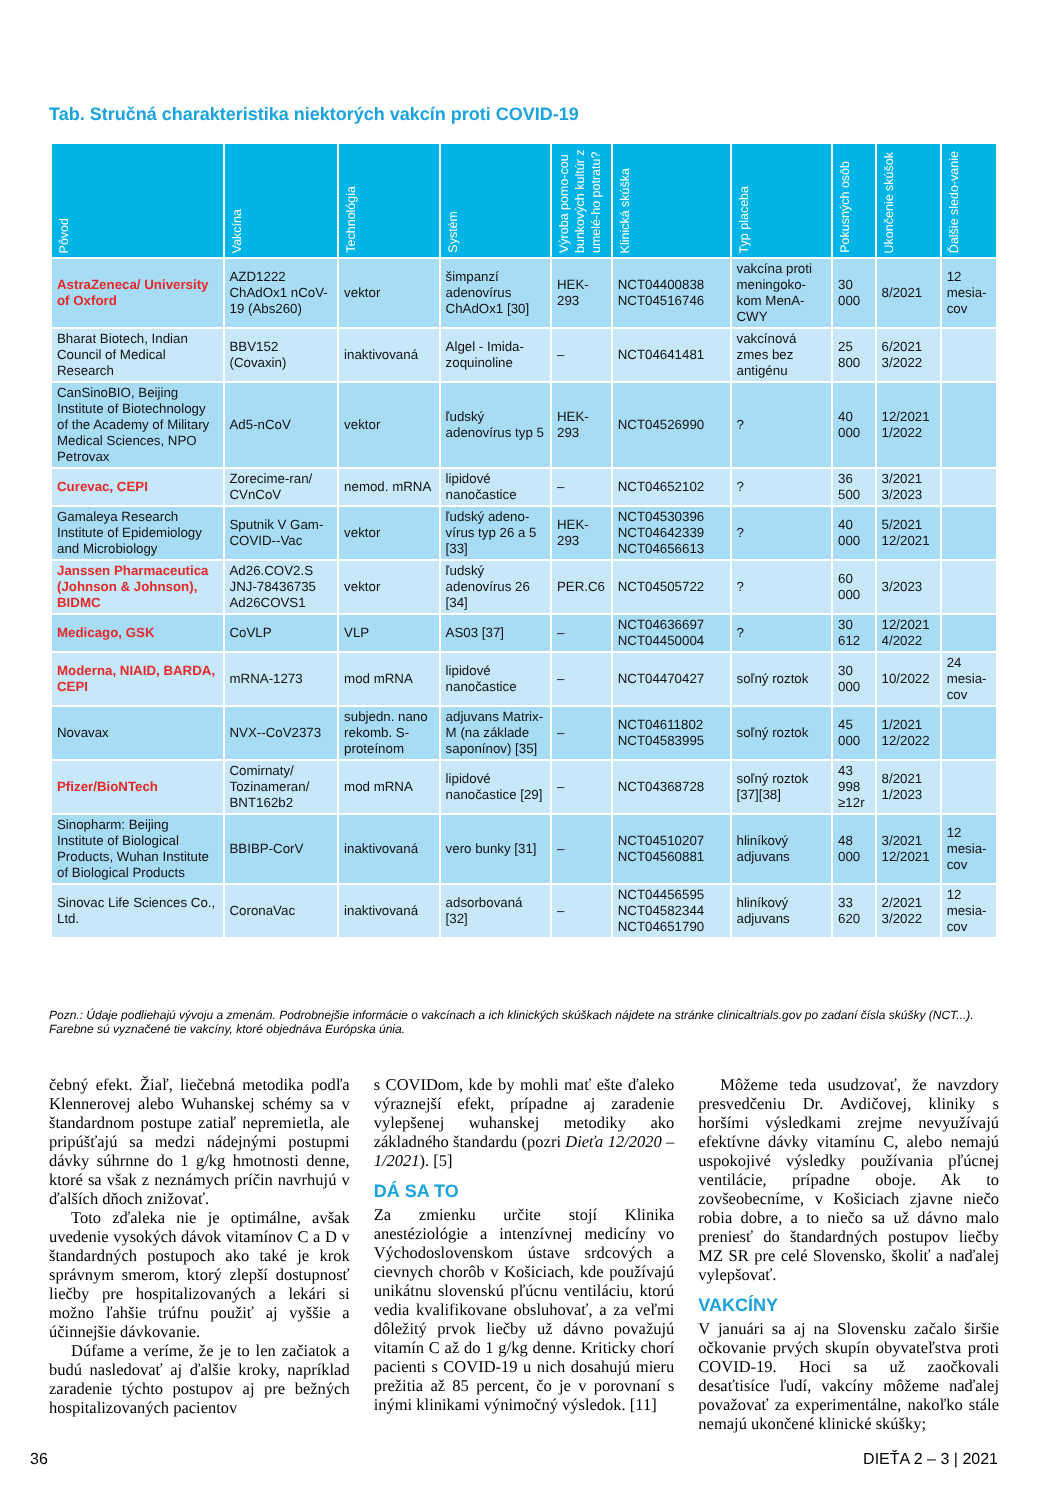Tab. Stručná charakteristika niektorých vakcín proti COVID-19
| Pôvod | Vakcína | Technológia | Systém | Výroba pomo-cou bunkových kultúr z umelé-ho potratu? | Klinická skúška | Typ placeba | Pokusných osôb | Ukončenie skúšok | Ďalšie sledo-vanie |
| --- | --- | --- | --- | --- | --- | --- | --- | --- | --- |
| AstraZeneca/ University of Oxford | AZD1222 ChAdOx1 nCoV-19 (Abs260) | vektor | šimpanzí adenovírus ChAdOx1 [30] | HEK-293 | NCT04400838 NCT04516746 | vakcína proti meningoko-kom MenA-CWY | 30 000 | 8/2021 | 12 mesia-cov |
| Bharat Biotech, Indian Council of Medical Research | BBV152 (Covaxin) | inaktivovaná | Algel - Imida-zoquinoline | – | NCT04641481 | vakcínová zmes bez antigénu | 25 800 | 6/2021 3/2022 | |
| CanSinoBIO, Beijing Institute of Biotechnology of the Academy of Military Medical Sciences, NPO Petrovax | Ad5-nCoV | vektor | ľudský adenovírus typ 5 | HEK-293 | NCT04526990 | ? | 40 000 | 12/2021 1/2022 | |
| Curevac, CEPI | Zorecime-ran/ CVnCoV | nemod. mRNA | lipidové nanočastice | – | NCT04652102 | ? | 36 500 | 3/2021 3/2023 | |
| Gamaleya Research Institute of Epidemiology and Microbiology | Sputnik V Gam-COVID--Vac | vektor | ľudský adeno-vírus typ 26 a 5 [33] | HEK-293 | NCT04530396 NCT04642339 NCT04656613 | ? | 40 000 | 5/2021 12/2021 | |
| Janssen Pharmaceutica (Johnson & Johnson), BIDMC | Ad26.COV2.S JNJ-78436735 Ad26COVS1 | vektor | ľudský adenovírus 26 [34] | PER.C6 | NCT04505722 | ? | 60 000 | 3/2023 | |
| Medicago, GSK | CoVLP | VLP | AS03 [37] | – | NCT04636697 NCT04450004 | ? | 30 612 | 12/2021 4/2022 | |
| Moderna, NIAID, BARDA, CEPI | mRNA-1273 | mod mRNA | lipidové nanočastice | – | NCT04470427 | soľný roztok | 30 000 | 10/2022 | 24 mesia-cov |
| Novavax | NVX--CoV2373 | subjedn. nano rekomb. S-proteínom | adjuvans Matrix-M (na základe saponínov) [35] | – | NCT04611802 NCT04583995 | soľný roztok | 45 000 | 1/2021 12/2022 | |
| Pfizer/BioNTech | Comirnaty/ Tozinameran/ BNT162b2 | mod mRNA | lipidové nanočastice [29] | – | NCT04368728 | soľný roztok [37][38] | 43 998 ≥12r | 8/2021 1/2023 | |
| Sinopharm: Beijing Institute of Biological Products, Wuhan Institute of Biological Products | BBIBP-CorV | inaktivovaná | vero bunky [31] | – | NCT04510207 NCT04560881 | hliníkový adjuvans | 48 000 | 3/2021 12/2021 | 12 mesia-cov |
| Sinovac Life Sciences Co., Ltd. | CoronaVac | inaktivovaná | adsorbovaná [32] | – | NCT04456595 NCT04582344 NCT04651790 | hliníkový adjuvans | 33 620 | 2/2021 3/2022 | 12 mesia-cov |
Pozn.: Údaje podliehajú vývoju a zmenám. Podrobnejšie informácie o vakcínach a ich klinických skúškach nájdete na stránke clinicaltrials.gov po zadaní čísla skúšky (NCT...). Farebne sú vyznačené tie vakcíny, ktoré objednáva Európska únia.
čebný efekt. Žiaľ, liečebná metodika podľa Klennerovej alebo Wuhanskej schémy sa v štandardnom postupe zatiaľ nepremietla, ale pripúšťajú sa medzi nádejnými postupmi dávky súhrnne do 1 g/kg hmotnosti denne, ktoré sa však z neznámych príčin navrhujú v ďalších dňoch znižovať.
Toto zďaleka nie je optimálne, avšak uvedenie vysokých dávok vitamínov C a D v štandardných postupoch ako také je krok správnym smerom, ktorý zlepší dostupnosť liečby pre hospitalizovaných a lekári si možno ľahšie trúfnu použiť aj vyššie a účinnejšie dávkovanie.
Dúfame a veríme, že je to len začiatok a budú nasledovať aj ďalšie kroky, napríklad zaradenie týchto postupov aj pre bežných hospitalizovaných pacientov
s COVIDom, kde by mohli mať ešte ďaleko výraznejší efekt, prípadne aj zaradenie vylepšenej wuhanskej metodiky ako základného štandardu (pozri Dieťa 12/2020 – 1/2021). [5]
DÁ SA TO
Za zmienku určite stojí Klinika anestéziológie a intenzívnej medicíny vo Východoslovenskom ústave srdcových a cievnych chorôb v Košiciach, kde používajú unikátnu slovenskú pľúcnu ventiláciu, ktorú vedia kvalifikovane obsluhovať, a za veľmi dôležitý prvok liečby už dávno považujú vitamín C až do 1 g/kg denne. Kriticky chorí pacienti s COVID-19 u nich dosahujú mieru prežitia až 85 percent, čo je v porovnaní s inými klinikami výnimočný výsledok. [11]
Môžeme teda usudzovať, že navzdory presvedčeniu Dr. Avdičovej, kliniky s horšími výsledkami zrejme nevyužívajú efektívne dávky vitamínu C, alebo nemajú uspokojivé výsledky používania pľúcnej ventilácie, prípadne oboje. Ak to zovšeobecníme, v Košiciach zjavne niečo robia dobre, a to niečo sa už dávno malo preniesť do štandardných postupov liečby MZ SR pre celé Slovensko, školiť a naďalej vylepšovať.
VAKCÍNY
V januári sa aj na Slovensku začalo širšie očkovanie prvých skupín obyvateľstva proti COVID-19. Hoci sa už zaočkovali desaťtisíce ľudí, vakcíny môžeme naďalej považovať za experimentálne, nakoľko stále nemajú ukončené klinické skúšky;
36 DIEŤA 2 – 3 | 2021